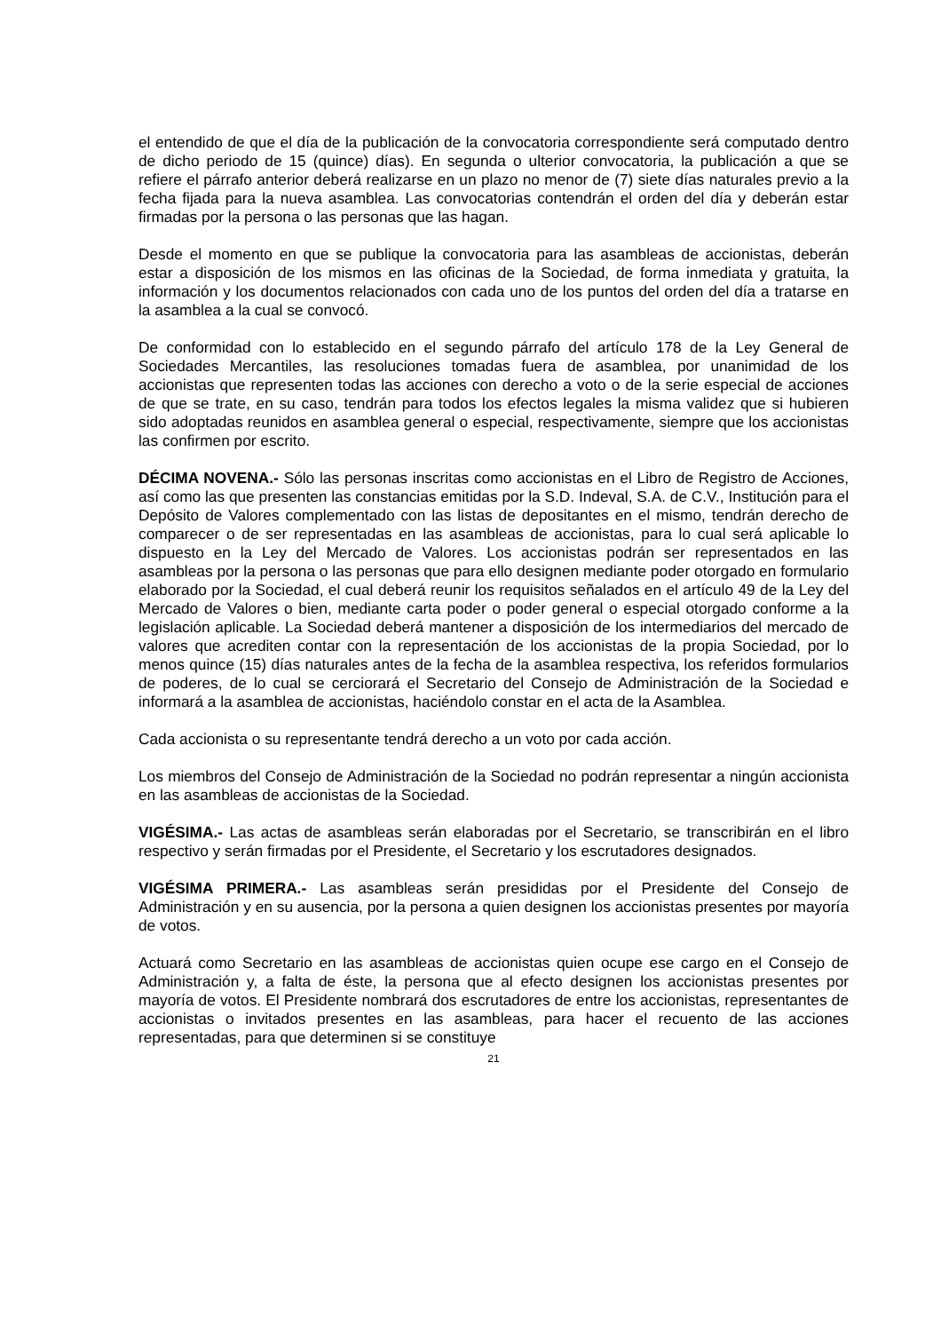el entendido de que el día de la publicación de la convocatoria correspondiente será computado dentro de dicho periodo de 15 (quince) días). En segunda o ulterior convocatoria, la publicación a que se refiere el párrafo anterior deberá realizarse en un plazo no menor de (7) siete días naturales previo a la fecha fijada para la nueva asamblea. Las convocatorias contendrán el orden del día y deberán estar firmadas por la persona o las personas que las hagan.
Desde el momento en que se publique la convocatoria para las asambleas de accionistas, deberán estar a disposición de los mismos en las oficinas de la Sociedad, de forma inmediata y gratuita, la información y los documentos relacionados con cada uno de los puntos del orden del día a tratarse en la asamblea a la cual se convocó.
De conformidad con lo establecido en el segundo párrafo del artículo 178 de la Ley General de Sociedades Mercantiles, las resoluciones tomadas fuera de asamblea, por unanimidad de los accionistas que representen todas las acciones con derecho a voto o de la serie especial de acciones de que se trate, en su caso, tendrán para todos los efectos legales la misma validez que si hubieren sido adoptadas reunidos en asamblea general o especial, respectivamente, siempre que los accionistas las confirmen por escrito.
DÉCIMA NOVENA.- Sólo las personas inscritas como accionistas en el Libro de Registro de Acciones, así como las que presenten las constancias emitidas por la S.D. Indeval, S.A. de C.V., Institución para el Depósito de Valores complementado con las listas de depositantes en el mismo, tendrán derecho de comparecer o de ser representadas en las asambleas de accionistas, para lo cual será aplicable lo dispuesto en la Ley del Mercado de Valores. Los accionistas podrán ser representados en las asambleas por la persona o las personas que para ello designen mediante poder otorgado en formulario elaborado por la Sociedad, el cual deberá reunir los requisitos señalados en el artículo 49 de la Ley del Mercado de Valores o bien, mediante carta poder o poder general o especial otorgado conforme a la legislación aplicable. La Sociedad deberá mantener a disposición de los intermediarios del mercado de valores que acrediten contar con la representación de los accionistas de la propia Sociedad, por lo menos quince (15) días naturales antes de la fecha de la asamblea respectiva, los referidos formularios de poderes, de lo cual se cerciorará el Secretario del Consejo de Administración de la Sociedad e informará a la asamblea de accionistas, haciéndolo constar en el acta de la Asamblea.
Cada accionista o su representante tendrá derecho a un voto por cada acción.
Los miembros del Consejo de Administración de la Sociedad no podrán representar a ningún accionista en las asambleas de accionistas de la Sociedad.
VIGÉSIMA.- Las actas de asambleas serán elaboradas por el Secretario, se transcribirán en el libro respectivo y serán firmadas por el Presidente, el Secretario y los escrutadores designados.
VIGÉSIMA PRIMERA.- Las asambleas serán presididas por el Presidente del Consejo de Administración y en su ausencia, por la persona a quien designen los accionistas presentes por mayoría de votos.
Actuará como Secretario en las asambleas de accionistas quien ocupe ese cargo en el Consejo de Administración y, a falta de éste, la persona que al efecto designen los accionistas presentes por mayoría de votos. El Presidente nombrará dos escrutadores de entre los accionistas, representantes de accionistas o invitados presentes en las asambleas, para hacer el recuento de las acciones representadas, para que determinen si se constituye
21